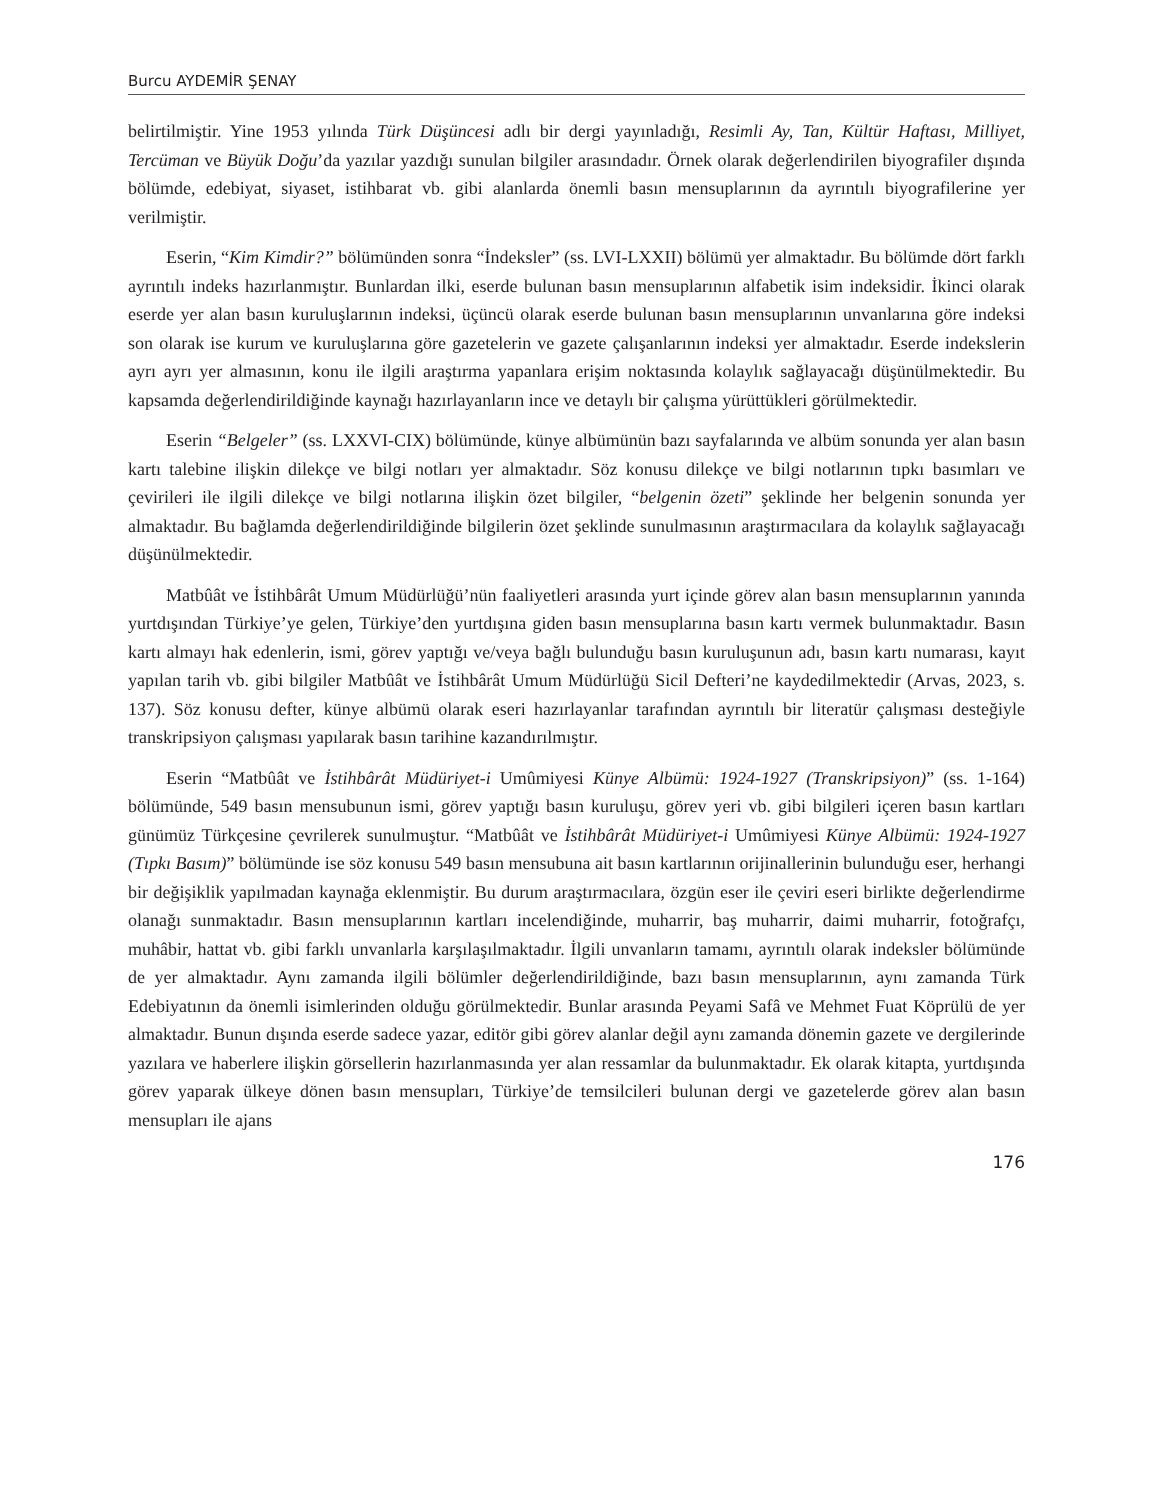Burcu AYDEMİR ŞENAY
belirtilmiştir. Yine 1953 yılında Türk Düşüncesi adlı bir dergi yayınladığı, Resimli Ay, Tan, Kültür Haftası, Milliyet, Tercüman ve Büyük Doğu’da yazılar yazdığı sunulan bilgiler arasındadır. Örnek olarak değerlendirilen biyografiler dışında bölümde, edebiyat, siyaset, istihbarat vb. gibi alanlarda önemli basın mensuplarının da ayrıntılı biyografilerine yer verilmiştir.
Eserin, “Kim Kimdir?” bölümünden sonra “İndeksler” (ss. LVI-LXXII) bölümü yer almaktadır. Bu bölümde dört farklı ayrıntılı indeks hazırlanmıştır. Bunlardan ilki, eserde bulunan basın mensuplarının alfabetik isim indeksidir. İkinci olarak eserde yer alan basın kuruluşlarının indeksi, üçüncü olarak eserde bulunan basın mensuplarının unvanlarına göre indeksi son olarak ise kurum ve kuruluşlarına göre gazetelerin ve gazete çalışanlarının indeksi yer almaktadır. Eserde indekslerin ayrı ayrı yer almasının, konu ile ilgili araştırma yapanlara erişim noktasında kolaylık sağlayacağı düşünülmektedir. Bu kapsamda değerlendirildiğinde kaynağı hazırlayanların ince ve detaylı bir çalışma yürüttükleri görülmektedir.
Eserin “Belgeler” (ss. LXXVI-CIX) bölümünde, künye albümünün bazı sayfalarında ve albüm sonunda yer alan basın kartı talebine ilişkin dilekçe ve bilgi notları yer almaktadır. Söz konusu dilekçe ve bilgi notlarının tıpkı basımları ve çevirileri ile ilgili dilekçe ve bilgi notlarına ilişkin özet bilgiler, “belgenin özeti” şeklinde her belgenin sonunda yer almaktadır. Bu bağlamda değerlendirildiğinde bilgilerin özet şeklinde sunulmasının araştırmacılara da kolaylık sağlayacağı düşünülmektedir.
Matbûât ve İstihbârât Umum Müdürlüğü’nün faaliyetleri arasında yurt içinde görev alan basın mensuplarının yanında yurtdışından Türkiye’ye gelen, Türkiye’den yurtdışına giden basın mensuplarına basın kartı vermek bulunmaktadır. Basın kartı almayı hak edenlerin, ismi, görev yaptığı ve/veya bağlı bulunduğu basın kuruluşunun adı, basın kartı numarası, kayıt yapılan tarih vb. gibi bilgiler Matbûât ve İstihbârât Umum Müdürlüğü Sicil Defteri’ne kaydedilmektedir (Arvas, 2023, s. 137). Söz konusu defter, künye albümü olarak eseri hazırlayanlar tarafından ayrıntılı bir literatür çalışması desteğiyle transkripsiyon çalışması yapılarak basın tarihine kazandırılmıştır.
Eserin “Matbûât ve İstihbârât Müdüriyet-i Umûmiyesi Künye Albümü: 1924-1927 (Transkripsiyon)” (ss. 1-164) bölümünde, 549 basın mensubunun ismi, görev yaptığı basın kuruluşu, görev yeri vb. gibi bilgileri içeren basın kartları günümüz Türkçesine çevrilerek sunulmuştur. “Matbûât ve İstihbârât Müdüriyet-i Umûmiyesi Künye Albümü: 1924-1927 (Tıpkı Basım)” bölümünde ise söz konusu 549 basın mensubuna ait basın kartlarının orijinallerinin bulunduğu eser, herhangi bir değişiklik yapılmadan kaynağa eklenmiştir. Bu durum araştırmacılara, özgün eser ile çeviri eseri birlikte değerlendirme olanağı sunmaktadır. Basın mensuplarının kartları incelendiğinde, muharrir, baş muharrir, daimi muharrir, fotoğrafçı, muhâbir, hattat vb. gibi farklı unvanlarla karşılaşılmaktadır. İlgili unvanların tamamı, ayrıntılı olarak indeksler bölümünde de yer almaktadır. Aynı zamanda ilgili bölümler değerlendirildiğinde, bazı basın mensuplarının, aynı zamanda Türk Edebiyatının da önemli isimlerinden olduğu görülmektedir. Bunlar arasında Peyami Safâ ve Mehmet Fuat Köprülü de yer almaktadır. Bunun dışında eserde sadece yazar, editör gibi görev alanlar değil aynı zamanda dönemin gazete ve dergilerinde yazılara ve haberlere ilişkin görsellerin hazırlanmasında yer alan ressamlar da bulunmaktadır. Ek olarak kitapta, yurtdışında görev yaparak ülkeye dönen basın mensupları, Türkiye’de temsilcileri bulunan dergi ve gazetelerde görev alan basın mensupları ile ajans
176